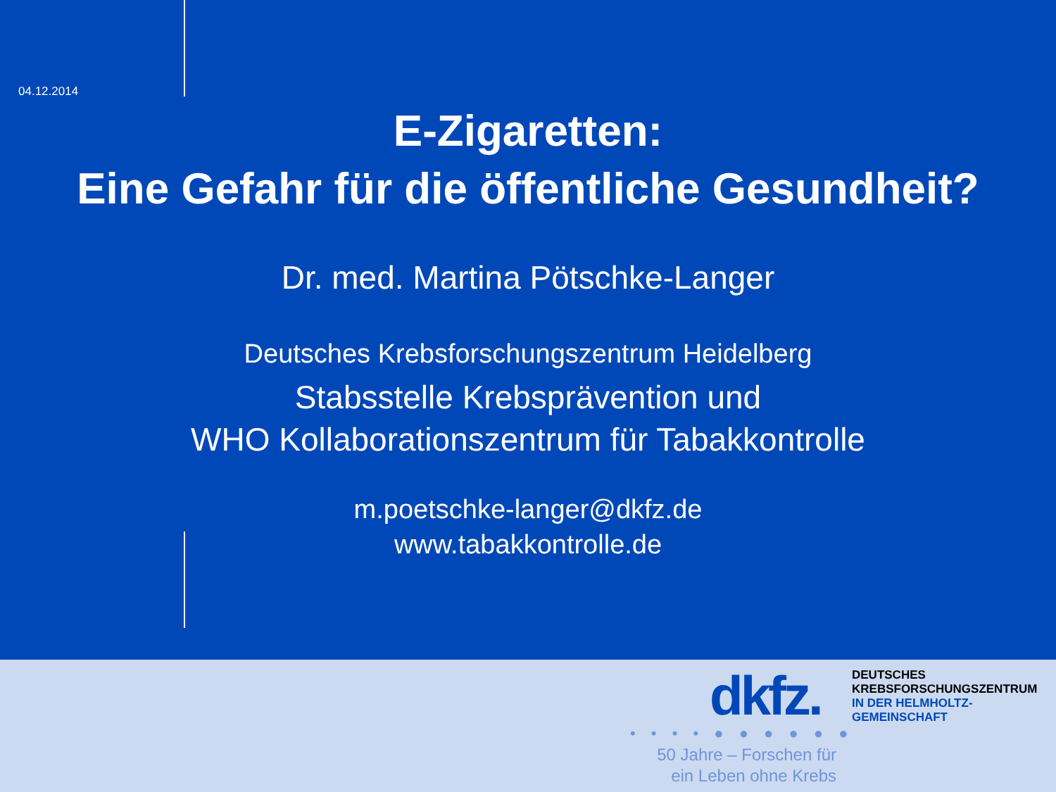04.12.2014
E-Zigaretten:
Eine Gefahr für die öffentliche Gesundheit?
Dr. med. Martina Pötschke-Langer
Deutsches Krebsforschungszentrum Heidelberg
Stabsstelle Krebsprävention und
WHO Kollaborationszentrum für Tabakkontrolle
m.poetschke-langer@dkfz.de
www.tabakkontrolle.de
dkfz.
DEUTSCHES
KREBSFORSCHUNGSZENTRUM
IN DER HELMHOLTZ-GEMEINSCHAFT
• • • • ● ● ● ● ● ●
50 Jahre – Forschen für
ein Leben ohne Krebs